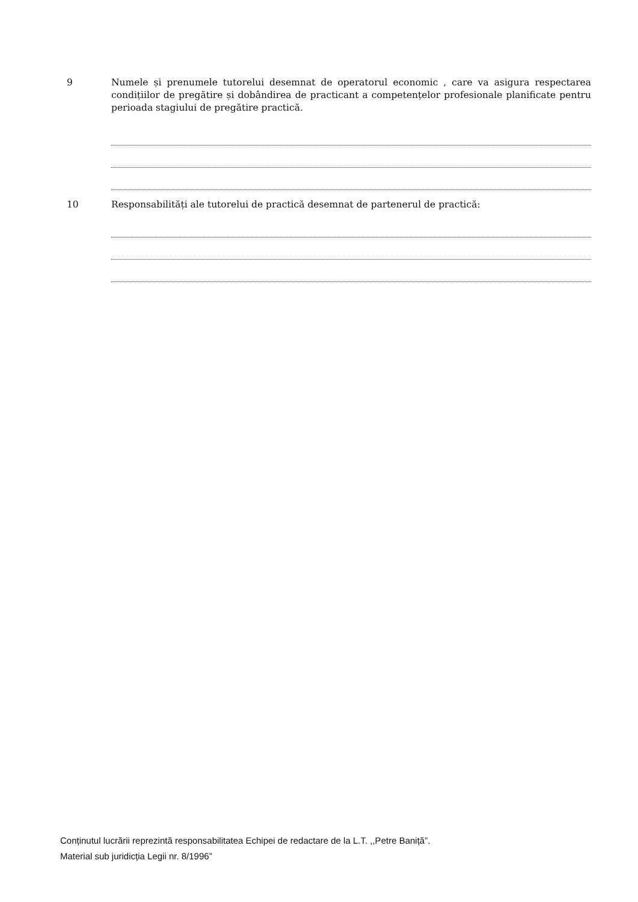9 Numele și prenumele tutorelui desemnat de operatorul economic , care va asigura respectarea condițiilor de pregătire și dobândirea de practicant a competențelor profesionale planificate pentru perioada stagiului de pregătire practică.
10 Responsabilități ale tutorelui de practică desemnat de partenerul de practică:
Conținutul lucrării reprezintă responsabilitatea Echipei de redactare de la L.T. ,,Petre Baniță”.
Material sub juridicția Legii nr. 8/1996”